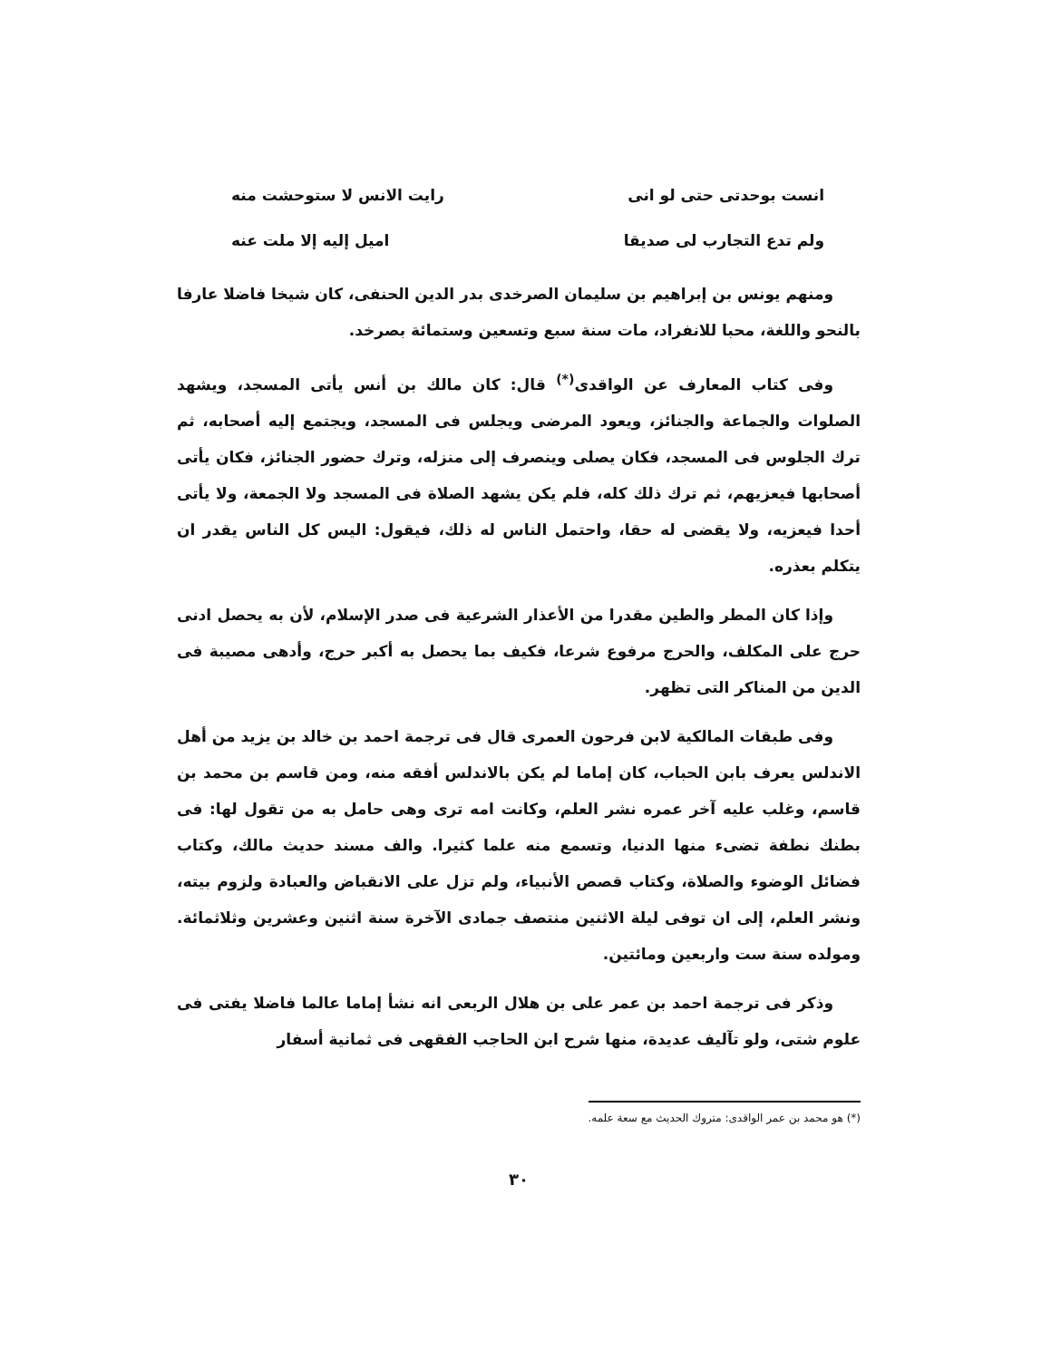انست بوحدتى حتى لو انى رايت الانس لا ستوحشت منه
ولم تدع التجارب لى صديقا اميل إليه إلا ملت عنه
ومنهم يونس بن إبراهيم بن سليمان الصرخدى بدر الدين الحنفى، كان شيخا فاضلا عارفا بالنحو واللغة، محبا للانفراد، مات سنة سبع وتسعين وستمائة بصرخد.
وفى كتاب المعارف عن الواقدى<sup>(*)</sup> قال: كان مالك بن أنس يأتى المسجد، ويشهد الصلوات والجماعة والجنائز، ويعود المرضى ويجلس فى المسجد، ويجتمع إليه أصحابه، ثم ترك الجلوس فى المسجد، فكان يصلى وينصرف إلى منزله، وترك حضور الجنائز، فكان يأتى أصحابها فيعزيهم، ثم ترك ذلك كله، فلم يكن يشهد الصلاة فى المسجد ولا الجمعة، ولا يأتى أحدا فيعزيه، ولا يقضى له حقا، واحتمل الناس له ذلك، فيقول: اليس كل الناس يقدر ان يتكلم بعذره.
وإذا كان المطر والطين مقدرا من الأعذار الشرعية فى صدر الإسلام، لأن به يحصل ادنى حرج على المكلف، والحرج مرفوع شرعا، فكيف بما يحصل به أكبر حرج، وأدهى مصيبة فى الدين من المناكر التى تظهر.
وفى طبقات المالكية لابن فرحون العمرى قال فى ترجمة احمد بن خالد بن يزيد من أهل الاندلس يعرف بابن الحباب، كان إماما لم يكن بالاندلس أفقه منه، ومن قاسم بن محمد بن قاسم، وغلب عليه آخر عمره نشر العلم، وكانت امه ترى وهى حامل به من تقول لها: فى بطنك نطفة تضىء منها الدنيا، وتسمع منه علما كثيرا. والف مسند حديث مالك، وكتاب فضائل الوضوء والصلاة، وكتاب قصص الأنبياء، ولم تزل على الانقباض والعبادة ولزوم بيته، ونشر العلم، إلى ان توفى ليلة الاثنين منتصف جمادى الآخرة سنة اثنين وعشرين وثلاثمائة. ومولده سنة ست واربعين ومائتين.
وذكر فى ترجمة احمد بن عمر على بن هلال الربعى انه نشأ إماما عالما فاضلا يفتى فى علوم شتى، ولو تآليف عديدة، منها شرح ابن الحاجب الفقهى فى ثمانية أسفار
(*) هو محمد بن عمر الواقدى: متروك الحديث مع سعة علمه.
٣٠